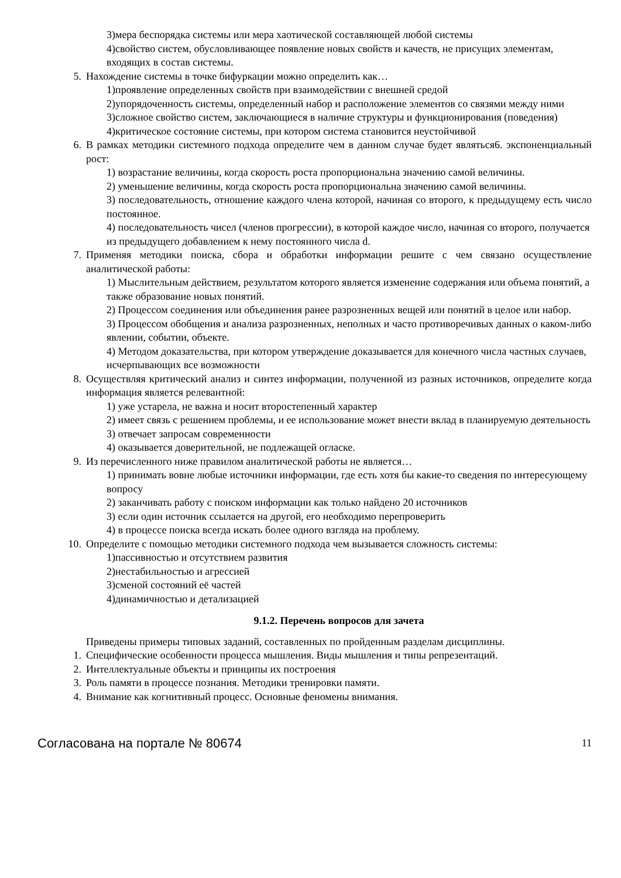3)мера беспорядка системы или мера хаотической составляющей любой системы
4)свойство систем, обусловливающее появление новых свойств и качеств, не присущих элементам, входящих в состав системы.
5. Нахождение системы в точке бифуркации можно определить как…
1)проявление определенных свойств при взаимодействии с внешней средой
2)упорядоченность системы, определенный набор и расположение элементов со связями между ними
3)сложное свойство систем, заключающиеся в наличие структуры и функционирования (поведения)
4)критическое состояние системы, при котором система становится неустойчивой
6. В рамках методики системного подхода определите чем в данном случае будет являться6. экспоненциальный рост:
1) возрастание величины, когда скорость роста пропорциональна значению самой величины.
2) уменьшение величины, когда скорость роста пропорциональна значению самой величины.
3) последовательность, отношение каждого члена которой, начиная со второго, к предыдущему есть число постоянное.
4) последовательность чисел (членов прогрессии), в которой каждое число, начиная со второго, получается из предыдущего добавлением к нему постоянного числа d.
7. Применяя методики поиска, сбора и обработки информации решите с чем связано осуществление аналитической работы:
1) Мыслительным действием, результатом которого является изменение содержания или объема понятий, а также образование новых понятий.
2) Процессом соединения или объединения ранее разрозненных вещей или понятий в целое или набор.
3) Процессом обобщения и анализа разрозненных, неполных и часто противоречивых данных о каком-либо явлении, событии, объекте.
4) Методом доказательства, при котором утверждение доказывается для конечного числа частных случаев, исчерпывающих все возможности
8. Осуществляя критический анализ и синтез информации, полученной из разных источников, определите когда информация является релевантной:
1) уже устарела, не важна и носит второстепенный характер
2) имеет связь с решением проблемы, и ее использование может внести вклад в планируемую деятельность
3) отвечает запросам современности
4) оказывается доверительной, не подлежащей огласке.
9. Из перечисленного ниже правилом аналитической работы не является…
1) принимать вовне любые источники информации, где есть хотя бы какие-то сведения по интересующему вопросу
2) заканчивать работу с поиском информации как только найдено 20 источников
3) если один источник ссылается на другой, его необходимо перепроверить
4) в процессе поиска всегда искать более одного взгляда на проблему.
10. Определите с помощью методики системного подхода чем вызывается сложность системы:
1)пассивностью и отсутствием развития
2)нестабильностью и агрессией
3)сменой состояний её частей
4)динамичностью и детализацией
9.1.2. Перечень вопросов для зачета
Приведены примеры типовых заданий, составленных по пройденным разделам дисциплины.
1. Специфические особенности процесса мышления. Виды мышления и типы репрезентаций.
2. Интеллектуальные объекты и принципы их построения
3. Роль памяти в процессе познания. Методики тренировки памяти.
4. Внимание как когнитивный процесс. Основные феномены внимания.
Согласована на портале № 80674 11